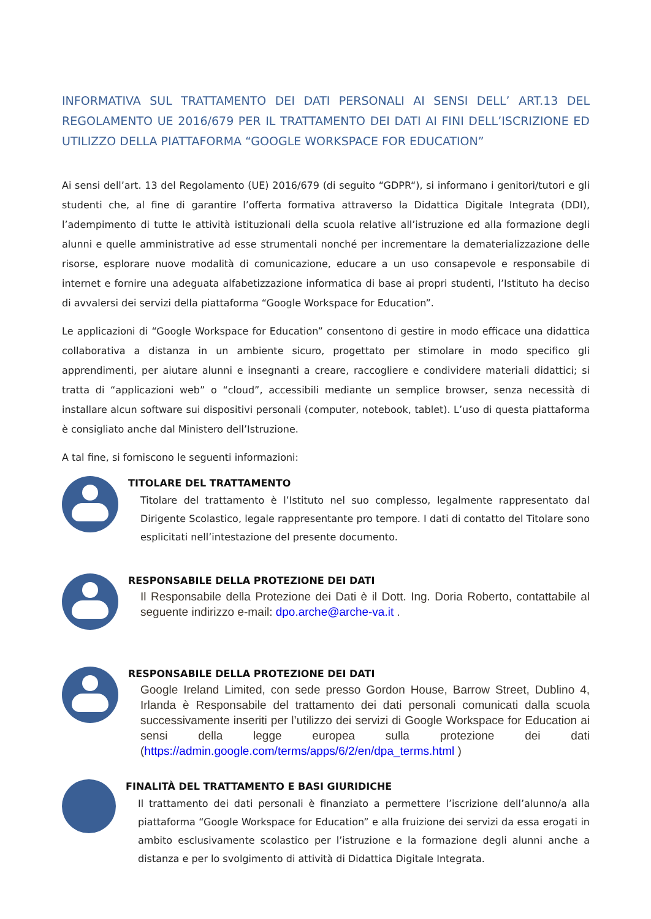INFORMATIVA SUL TRATTAMENTO DEI DATI PERSONALI AI SENSI DELL’ ART.13 DEL REGOLAMENTO UE 2016/679 PER IL TRATTAMENTO DEI DATI AI FINI DELL’ISCRIZIONE ED UTILIZZO DELLA PIATTAFORMA “GOOGLE WORKSPACE FOR EDUCATION”
Ai sensi dell’art. 13 del Regolamento (UE) 2016/679 (di seguito “GDPR“), si informano i genitori/tutori e gli studenti che, al fine di garantire l’offerta formativa attraverso la Didattica Digitale Integrata (DDI), l’adempimento di tutte le attività istituzionali della scuola relative all’istruzione ed alla formazione degli alunni e quelle amministrative ad esse strumentali nonché per incrementare la dematerializzazione delle risorse, esplorare nuove modalità di comunicazione, educare a un uso consapevole e responsabile di internet e fornire una adeguata alfabetizzazione informatica di base ai propri studenti, l’Istituto ha deciso di avvalersi dei servizi della piattaforma “Google Workspace for Education”.
Le applicazioni di “Google Workspace for Education” consentono di gestire in modo efficace una didattica collaborativa a distanza in un ambiente sicuro, progettato per stimolare in modo specifico gli apprendimenti, per aiutare alunni e insegnanti a creare, raccogliere e condividere materiali didattici; si tratta di “applicazioni web” o “cloud”, accessibili mediante un semplice browser, senza necessità di installare alcun software sui dispositivi personali (computer, notebook, tablet). L’uso di questa piattaforma è consigliato anche dal Ministero dell’Istruzione.
A tal fine, si forniscono le seguenti informazioni:
TITOLARE DEL TRATTAMENTO
Titolare del trattamento è l’Istituto nel suo complesso, legalmente rappresentato dal Dirigente Scolastico, legale rappresentante pro tempore. I dati di contatto del Titolare sono esplicitati nell’intestazione del presente documento.
RESPONSABILE DELLA PROTEZIONE DEI DATI
Il Responsabile della Protezione dei Dati è il Dott. Ing. Doria Roberto, contattabile al seguente indirizzo e-mail: dpo.arche@arche-va.it .
RESPONSABILE DELLA PROTEZIONE DEI DATI
Google Ireland Limited, con sede presso Gordon House, Barrow Street, Dublino 4, Irlanda è Responsabile del trattamento dei dati personali comunicati dalla scuola successivamente inseriti per l’utilizzo dei servizi di Google Workspace for Education ai sensi della legge europea sulla protezione dei dati (https://admin.google.com/terms/apps/6/2/en/dpa_terms.html )
FINALITÀ DEL TRATTAMENTO E BASI GIURIDICHE
Il trattamento dei dati personali è finanziato a permettere l’iscrizione dell’alunno/a alla piattaforma “Google Workspace for Education” e alla fruizione dei servizi da essa erogati in ambito esclusivamente scolastico per l’istruzione e la formazione degli alunni anche a distanza e per lo svolgimento di attività di Didattica Digitale Integrata.